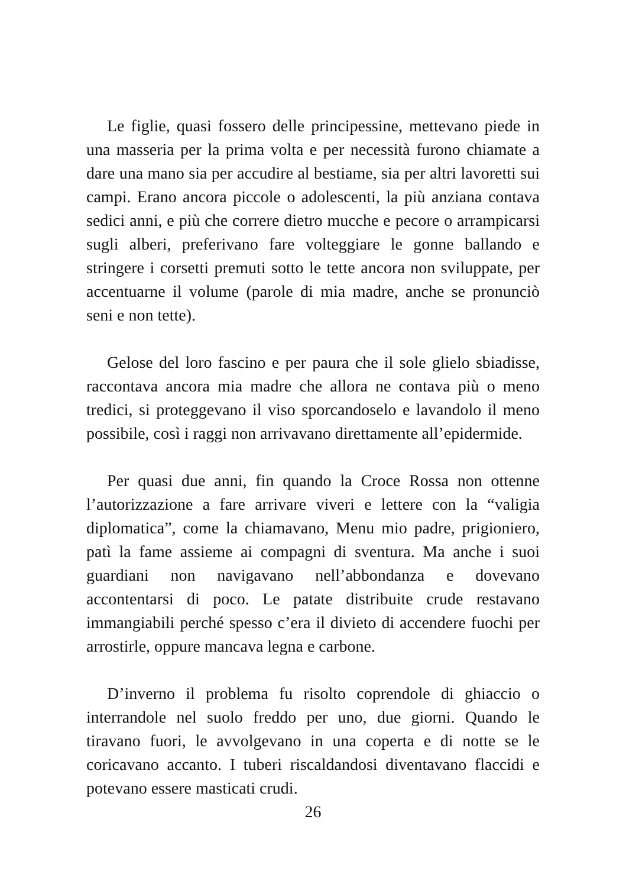Le figlie, quasi fossero delle principessine, mettevano piede in una masseria per la prima volta e per necessità furono chiamate a dare una mano sia per accudire al bestiame, sia per altri lavoretti sui campi. Erano ancora piccole o adolescenti, la più anziana contava sedici anni, e più che correre dietro mucche e pecore o arrampicarsi sugli alberi, preferivano fare volteggiare le gonne ballando e stringere i corsetti premuti sotto le tette ancora non sviluppate, per accentuarne il volume (parole di mia madre, anche se pronunciò seni e non tette).
Gelose del loro fascino e per paura che il sole glielo sbiadisse, raccontava ancora mia madre che allora ne contava più o meno tredici, si proteggevano il viso sporcandoselo e lavandolo il meno possibile, così i raggi non arrivavano direttamente all’epidermide.
Per quasi due anni, fin quando la Croce Rossa non ottenne l’autorizzazione a fare arrivare viveri e lettere con la “valigia diplomatica”, come la chiamavano, Menu mio padre, prigioniero, patì la fame assieme ai compagni di sventura. Ma anche i suoi guardiani non navigavano nell’abbondanza e dovevano accontentarsi di poco. Le patate distribuite crude restavano immangiabili perché spesso c’era il divieto di accendere fuochi per arrostirle, oppure mancava legna e carbone.
D’inverno il problema fu risolto coprendole di ghiaccio o interrandole nel suolo freddo per uno, due giorni. Quando le tiravano fuori, le avvolgevano in una coperta e di notte se le coricavano accanto. I tuberi riscaldandosi diventavano flaccidi e potevano essere masticati crudi.
26